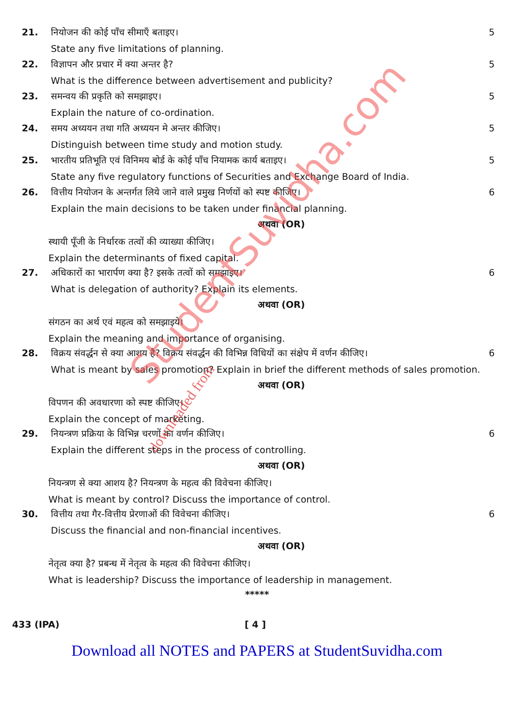21. नियोजन की कोई पाँच सीमाएँ बताइए।
5
State any five limitations of planning.
22. विज्ञापन और प्रचार में क्या अन्तर है?
5
What is the difference between advertisement and publicity?
23. समन्वय की प्रकृति को समझाइए। 5
Explain the nature of co-ordination.
24. समय अध्ययन तथा गति अध्ययन मे अन्तर कीजिए।
5
Distinguish between time study and motion study.
25. भारतीय प्रतिभूति एवं विनिमय बोर्ड के कोई पाँच नियामक कार्य बताइए।
5
State any five regulatory functions of Securities and Exchange Board of India.
26. वित्तीय नियोजन के अन्तर्गत लिये जाने वाले प्रमुख निर्णयों को स्पष्ट कीजिए।
6
Explain the main decisions to be taken under financial planning.
अथवा (OR)
स्थायी पूँजी के निर्धारक तत्वों की व्याख्या कीजिए।
Explain the determinants of fixed capital.
27. अधिकारों का भारार्पण क्या है? इसके तत्वों को समझाइए।
6
What is delegation of authority? Explain its elements.
अथवा (OR)
संगठन का अर्थ एवं महत्व को समझाइये।
Explain the meaning and importance of organising.
28. विक्रय संवर्द्धन से क्या आशय है? विक्रय संवर्द्धन की विभिन्न विधियों का संक्षेप में वर्णन कीजिए।
6
What is meant by sales promotion? Explain in brief the different methods of sales promotion.
अथवा (OR)
विपणन की अवधारणा को स्पष्ट कीजिए।
Explain the concept of marketing.
29. नियन्त्रण प्रक्रिया के विभिन्न चरणों का वर्णन कीजिए।
6
Explain the different steps in the process of controlling.
अथवा (OR)
नियन्त्रण से क्या आशय है? नियन्त्रण के महत्व की विवेचना कीजिए।
What is meant by control? Discuss the importance of control.
30. वित्तीय तथा गैर-वित्तीय प्रेरणाओं की विवेचना कीजिए।
6
Discuss the financial and non-financial incentives.
अथवा (OR)
नेतृत्व क्या है? प्रबन्ध में नेतृत्व के महत्व की विवेचना कीजिए।
What is leadership? Discuss the importance of leadership in management.
*****
433 (IPA) [ 4 ]
Download all NOTES and PAPERS at StudentSuvidha.com
StudentSuvidha.com
downloaded from